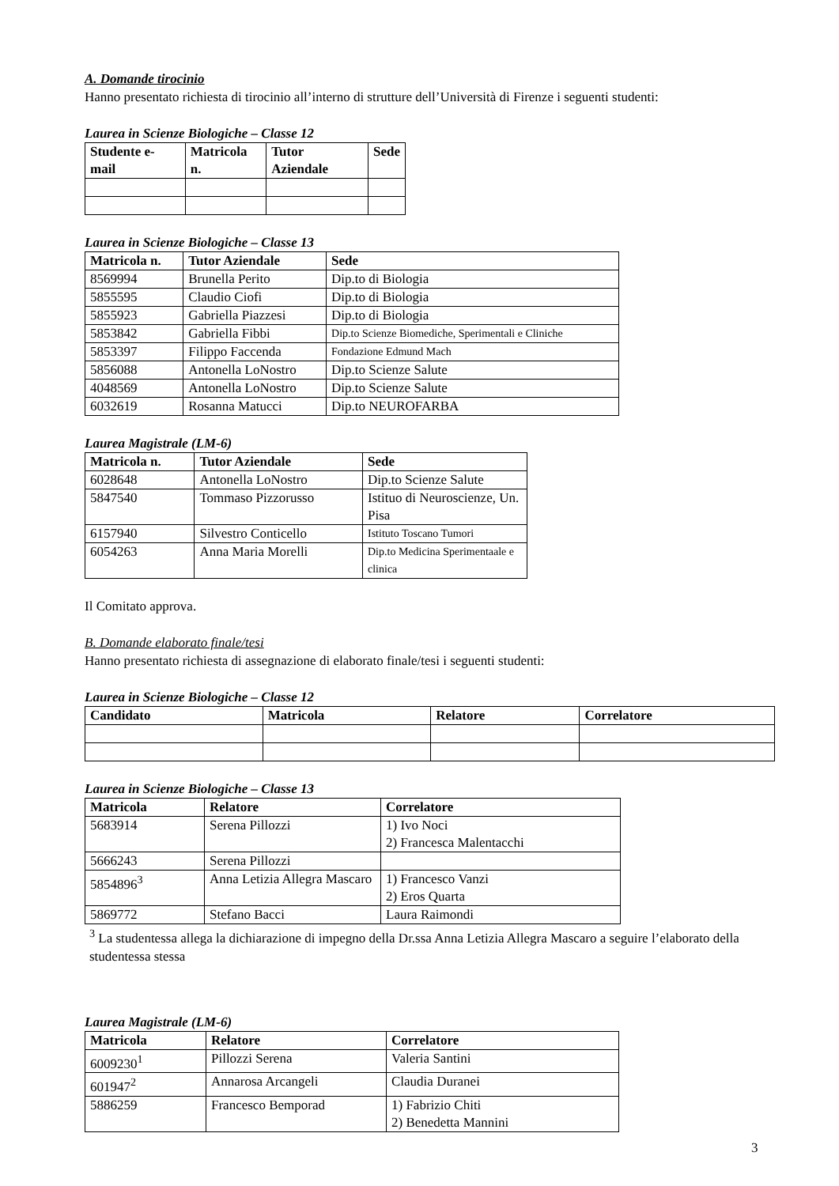A. Domande tirocinio
Hanno presentato richiesta di tirocinio all’interno di strutture dell’Università di Firenze i seguenti studenti:
Laurea in Scienze Biologiche – Classe 12
| Studente e-mail | Matricola n. | Tutor Aziendale | Sede |
| --- | --- | --- | --- |
Laurea in Scienze Biologiche – Classe 13
| Matricola n. | Tutor Aziendale | Sede |
| --- | --- | --- |
| 8569994 | Brunella Perito | Dip.to di Biologia |
| 5855595 | Claudio Ciofi | Dip.to di Biologia |
| 5855923 | Gabriella Piazzesi | Dip.to di Biologia |
| 5853842 | Gabriella Fibbi | Dip.to Scienze Biomediche, Sperimentali e Cliniche |
| 5853397 | Filippo Faccenda | Fondazione Edmund Mach |
| 5856088 | Antonella LoNostro | Dip.to Scienze Salute |
| 4048569 | Antonella LoNostro | Dip.to Scienze Salute |
| 6032619 | Rosanna Matucci | Dip.to NEUROFARBA |
Laurea Magistrale (LM-6)
| Matricola n. | Tutor Aziendale | Sede |
| --- | --- | --- |
| 6028648 | Antonella LoNostro | Dip.to Scienze Salute |
| 5847540 | Tommaso Pizzorusso | Istituo di Neuroscienze, Un. Pisa |
| 6157940 | Silvestro Conticello | Istituto Toscano Tumori |
| 6054263 | Anna Maria Morelli | Dip.to Medicina Sperimentaale e clinica |
Il Comitato approva.
B. Domande elaborato finale/tesi
Hanno presentato richiesta di assegnazione di elaborato finale/tesi i seguenti studenti:
Laurea in Scienze Biologiche – Classe 12
| Candidato | Matricola | Relatore | Correlatore |
| --- | --- | --- | --- |
Laurea in Scienze Biologiche – Classe 13
| Matricola | Relatore | Correlatore |
| --- | --- | --- |
| 5683914 | Serena Pillozzi | 1) Ivo Noci 2) Francesca Malentacchi |
| 5666243 | Serena Pillozzi | |
| 5854896<sup>3</sup> | Anna Letizia Allegra Mascaro | 1) Francesco Vanzi 2) Eros Quarta |
| 5869772 | Stefano Bacci | Laura Raimondi |
<sup>3</sup> La studentessa allega la dichiarazione di impegno della Dr.ssa Anna Letizia Allegra Mascaro a seguire l’elaborato della studentessa stessa
Laurea Magistrale (LM-6)
| Matricola | Relatore | Correlatore |
| --- | --- | --- |
| 6009230<sup>1</sup> | Pillozzi Serena | Valeria Santini |
| 601947<sup>2</sup> | Annarosa Arcangeli | Claudia Duranei |
| 5886259 | Francesco Bemporad | 1) Fabrizio Chiti 2) Benedetta Mannini |
3